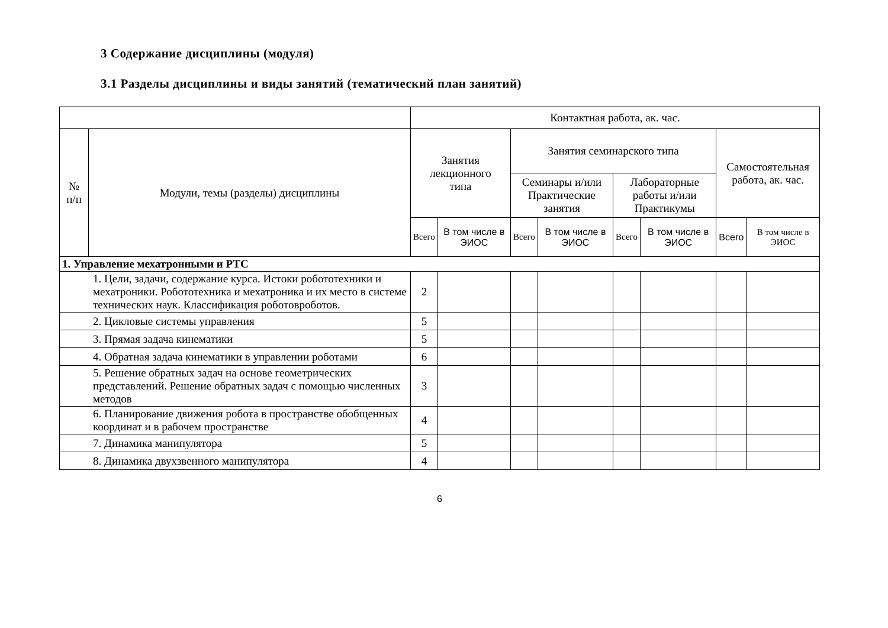3 Содержание дисциплины (модуля)
3.1 Разделы дисциплины и виды занятий (тематический план занятий)
| | | Контактная работа, ак. час. | | | | | | | |
| --- | --- | --- | --- | --- | --- | --- | --- | --- | --- |
| № п/п | Модули, темы (разделы) дисциплины | Занятия лекционного типа | | Занятия семинарского типа | | | | Самостоятельная работа, ак. час. | |
| | | | | Семинары и/или Практические занятия | | Лабораторные работы и/или Практикумы | | | |
| | | Всего | В том числе в ЭИОС | Всего | В том числе в ЭИОС | Всего | В том числе в ЭИОС | Всего | В том числе в ЭИОС |
| 1. Управление мехатронными и РТС | | | | | | | | | |
| 1. Цели, задачи, содержание курса. Истоки робототехники и мехатроники. Робототехника и мехатроника и их место в системе технических наук. Классификация роботовроботов. | | 2 | | | | | | | |
| 2. Цикловые системы управления | | 5 | | | | | | | |
| 3. Прямая задача кинематики | | 5 | | | | | | | |
| 4. Обратная задача кинематики в управлении роботами | | 6 | | | | | | | |
| 5. Решение обратных задач на основе геометрических представлений. Решение обратных задач с помощью численных методов | | 3 | | | | | | | |
| 6. Планирование движения робота в пространстве обобщенных координат и в рабочем пространстве | | 4 | | | | | | | |
| 7. Динамика манипулятора | | 5 | | | | | | | |
| 8. Динамика двухзвенного манипулятора | | 4 | | | | | | | |
6